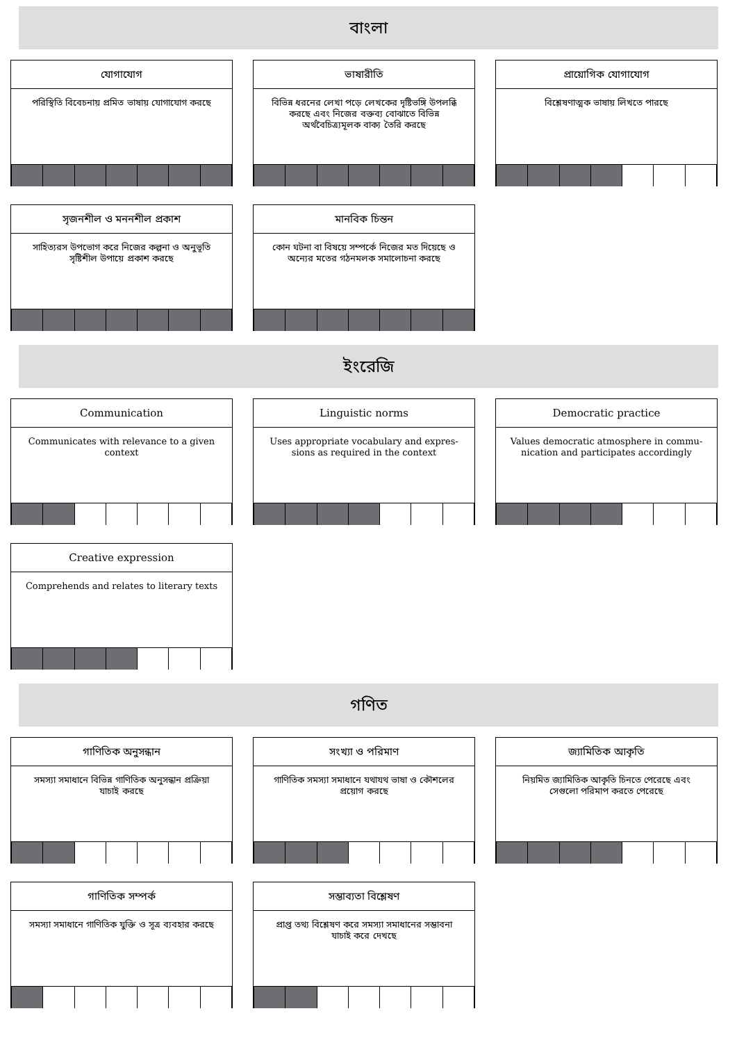বাংলা
যোগাযোগ
পরিস্থিতি বিবেচনায় প্রমিত ভাষায় যোগাযোগ করছে
ভাষারীতি
বিভিন্ন ধরনের লেখা পড়ে লেখকের দৃষ্টিভঙ্গি উপলব্ধি করছে এবং নিজের বক্তব্য বোঝাতে বিভিন্ন অর্থবৈচিত্র্যমূলক বাক্য তৈরি করছে
প্রায়োগিক যোগাযোগ
বিশ্লেষণাত্মক ভাষায় লিখতে পারছে
সৃজনশীল ও মননশীল প্রকাশ
সাহিত্যরস উপভোগ করে নিজের কল্পনা ও অনুভূতি সৃষ্টিশীল উপায়ে প্রকাশ করছে
মানবিক চিন্তন
কোন ঘটনা বা বিষয়ে সম্পর্কে নিজের মত দিয়েছে ও অন্যের মতের গঠনমলক সমালোচনা করছে
ইংরেজি
Communication
Communicates with relevance to a given context
Linguistic norms
Uses appropriate vocabulary and expres- sions as required in the context
Democratic practice
Values democratic atmosphere in commu- nication and participates accordingly
Creative expression
Comprehends and relates to literary texts
গণিত
গাণিতিক অনুসন্ধান
সমস্যা সমাধানে বিভিন্ন গাণিতিক অনুসন্ধান প্রক্রিয়া যাচাই করছে
সংখ্যা ও পরিমাণ
গাণিতিক সমস্যা সমাধানে যথাযথ ভাষা ও কৌশলের প্রয়োগ করছে
জ্যামিতিক আকৃতি
নিয়মিত জ্যামিতিক আকৃতি চিনতে পেরেছে এবং সেগুলো পরিমাপ করতে পেরেছে
গাণিতিক সম্পর্ক
সমস্যা সমাধানে গাণিতিক যুক্তি ও সূত্র ব্যবহার করছে
সম্ভাব্যতা বিশ্লেষণ
প্রাপ্ত তথ্য বিশ্লেষণ করে সমস্যা সমাধানের সম্ভাবনা যাচাই করে দেখছে